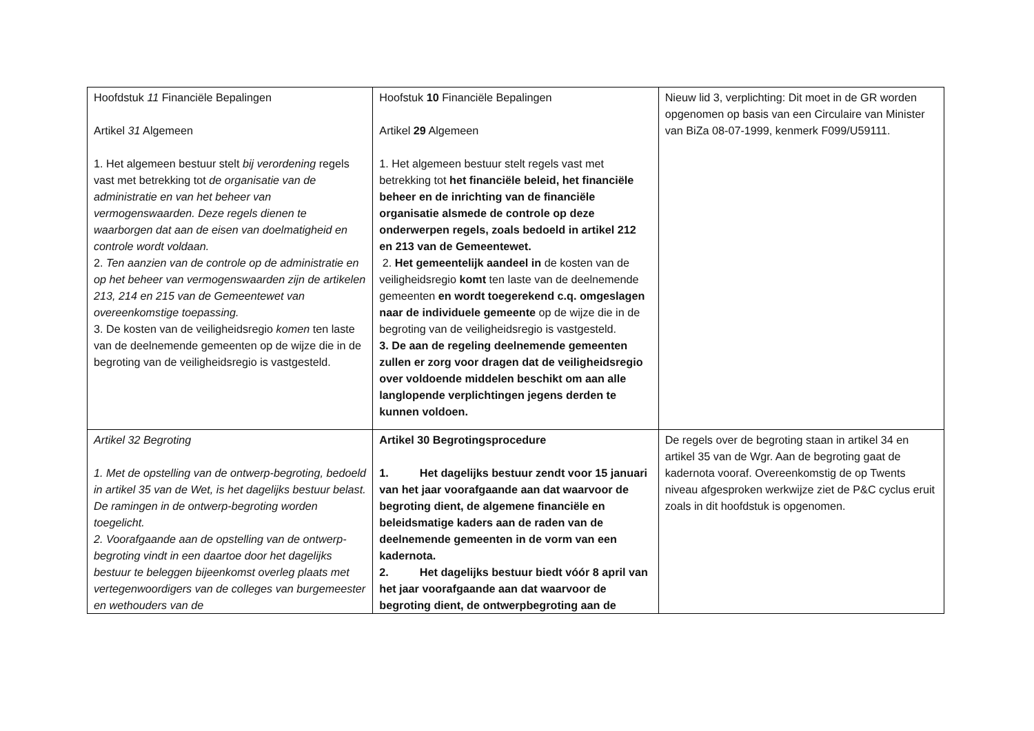| Hoofdstuk 11 Financiële Bepalingen Artikel 31 Algemeen 1. Het algemeen bestuur stelt bij verordening regels vast met betrekking tot de organisatie van de administratie en van het beheer van vermogenswaarden. Deze regels dienen te waarborgen dat aan de eisen van doelmatigheid en controle wordt voldaan. 2. Ten aanzien van de controle op de administratie en op het beheer van vermogenswaarden zijn de artikelen 213, 214 en 215 van de Gemeentewet van overeenkomstige toepassing. 3. De kosten van de veiligheidsregio komen ten laste van de deelnemende gemeenten op de wijze die in de begroting van de veiligheidsregio is vastgesteld. | Hoofstuk 10 Financiële Bepalingen Artikel 29 Algemeen 1. Het algemeen bestuur stelt regels vast met betrekking tot het financiële beleid, het financiële beheer en de inrichting van de financiële organisatie alsmede de controle op deze onderwerpen regels, zoals bedoeld in artikel 212 en 213 van de Gemeentewet. 2. Het gemeentelijk aandeel in de kosten van de veiligheidsregio komt ten laste van de deelnemende gemeenten en wordt toegerekend c.q. omgeslagen naar de individuele gemeente op de wijze die in de begroting van de veiligheidsregio is vastgesteld. 3. De aan de regeling deelnemende gemeenten zullen er zorg voor dragen dat de veiligheidsregio over voldoende middelen beschikt om aan alle langlopende verplichtingen jegens derden te kunnen voldoen. | Nieuw lid 3, verplichting: Dit moet in de GR worden opgenomen op basis van een Circulaire van Minister van BiZa 08-07-1999, kenmerk F099/U59111. |
| Artikel 32 Begroting 1. Met de opstelling van de ontwerp-begroting, bedoeld in artikel 35 van de Wet, is het dagelijks bestuur belast. De ramingen in de ontwerp-begroting worden toegelicht. 2. Voorafgaande aan de opstelling van de ontwerp-begroting vindt in een daartoe door het dagelijks bestuur te beleggen bijeenkomst overleg plaats met vertegenwoordigers van de colleges van burgemeester en wethouders van de | Artikel 30 Begrotingsprocedure 1. Het dagelijks bestuur zendt voor 15 januari van het jaar voorafgaande aan dat waarvoor de begroting dient, de algemene financiële en beleidsmatige kaders aan de raden van de deelnemende gemeenten in de vorm van een kadernota. 2. Het dagelijks bestuur biedt vóór 8 april van het jaar voorafgaande aan dat waarvoor de begroting dient, de ontwerpbegroting aan de | De regels over de begroting staan in artikel 34 en artikel 35 van de Wgr. Aan de begroting gaat de kadernota vooraf. Overeenkomstig de op Twents niveau afgesproken werkwijze ziet de P&C cyclus eruit zoals in dit hoofdstuk is opgenomen. |